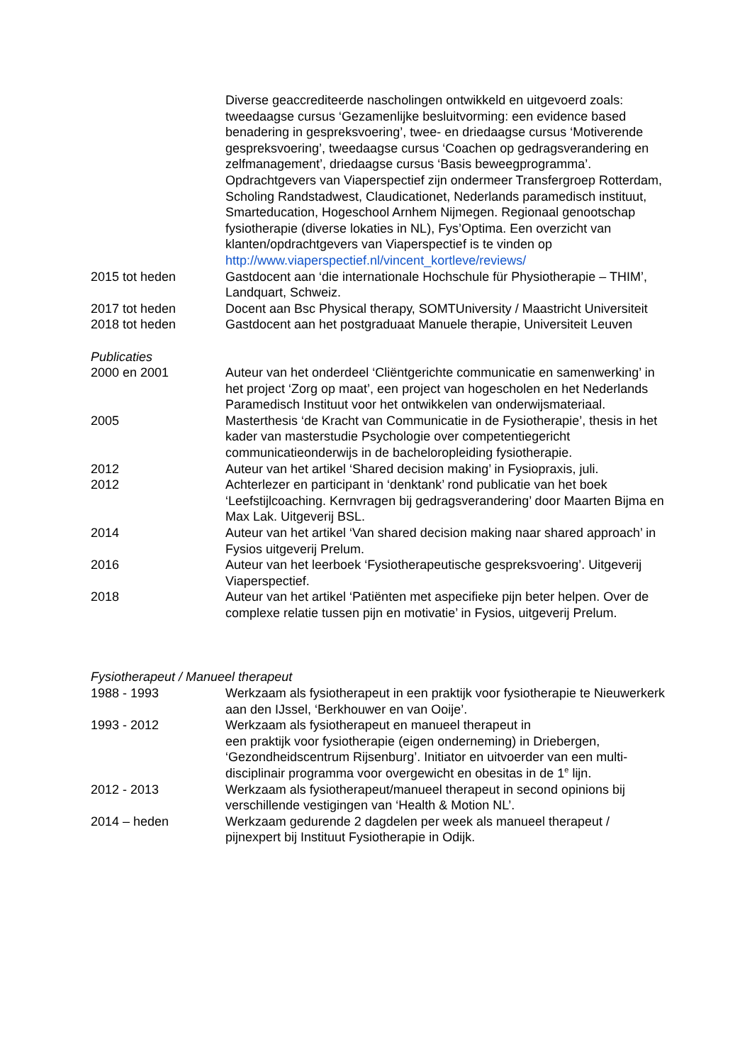Diverse geaccrediteerde nascholingen ontwikkeld en uitgevoerd zoals: tweedaagse cursus ‘Gezamenlijke besluitvorming: een evidence based benadering in gespreksvoering’, twee- en driedaagse cursus ‘Motiverende gespreksvoering’, tweedaagse cursus ‘Coachen op gedragsverandering en zelfmanagement’, driedaagse cursus ‘Basis beweegprogramma’.
Opdrachtgevers van Viaperspectief zijn ondermeer Transfergroep Rotterdam, Scholing Randstadwest, Claudicationet, Nederlands paramedisch instituut, Smarteducation, Hogeschool Arnhem Nijmegen. Regionaal genootschap fysiotherapie (diverse lokaties in NL), Fys’Optima. Een overzicht van
klanten/opdrachtgevers van Viaperspectief is te vinden op http://www.viaperspectief.nl/vincent_kortleve/reviews/
2015 tot heden Gastdocent aan ‘die internationale Hochschule für Physiotherapie – THIM’, Landquart, Schweiz.
2017 tot heden Docent aan Bsc Physical therapy, SOMTUniversity / Maastricht Universiteit
2018 tot heden Gastdocent aan het postgraduaat Manuele therapie, Universiteit Leuven
Publicaties
2000 en 2001 Auteur van het onderdeel ‘Cliëntgerichte communicatie en samenwerking’ in het project ‘Zorg op maat’, een project van hogescholen en het Nederlands Paramedisch Instituut voor het ontwikkelen van onderwijsmateriaal.
2005 Masterthesis ‘de Kracht van Communicatie in de Fysiotherapie’, thesis in het kader van masterstudie Psychologie over competentiegericht communicatieonderwijs in de bacheloropleiding fysiotherapie.
2012 Auteur van het artikel ‘Shared decision making’ in Fysiopraxis, juli.
2012 Achterlezer en participant in ‘denktank’ rond publicatie van het boek ‘Leefstijlcoaching. Kernvragen bij gedragsverandering’ door Maarten Bijma en Max Lak. Uitgeverij BSL.
2014 Auteur van het artikel ‘Van shared decision making naar shared approach’ in Fysios uitgeverij Prelum.
2016 Auteur van het leerboek ‘Fysiotherapeutische gespreksvoering’. Uitgeverij Viaperspectief.
2018 Auteur van het artikel ‘Patiënten met aspecifieke pijn beter helpen. Over de complexe relatie tussen pijn en motivatie’ in Fysios, uitgeverij Prelum.
Fysiotherapeut / Manueel therapeut
1988 - 1993 Werkzaam als fysiotherapeut in een praktijk voor fysiotherapie te Nieuwerkerk aan den IJssel, ‘Berkhouwer en van Ooije’.
1993 - 2012 Werkzaam als fysiotherapeut en manueel therapeut in
een praktijk voor fysiotherapie (eigen onderneming) in Driebergen, ‘Gezondheidscentrum Rijsenburg’. Initiator en uitvoerder van een multi-disciplinair programma voor overgewicht en obesitas in de 1<sup>e</sup> lijn.
2012 - 2013 Werkzaam als fysiotherapeut/manueel therapeut in second opinions bij verschillende vestigingen van ‘Health & Motion NL’.
2014 – heden Werkzaam gedurende 2 dagdelen per week als manueel therapeut / pijnexpert bij Instituut Fysiotherapie in Odijk.